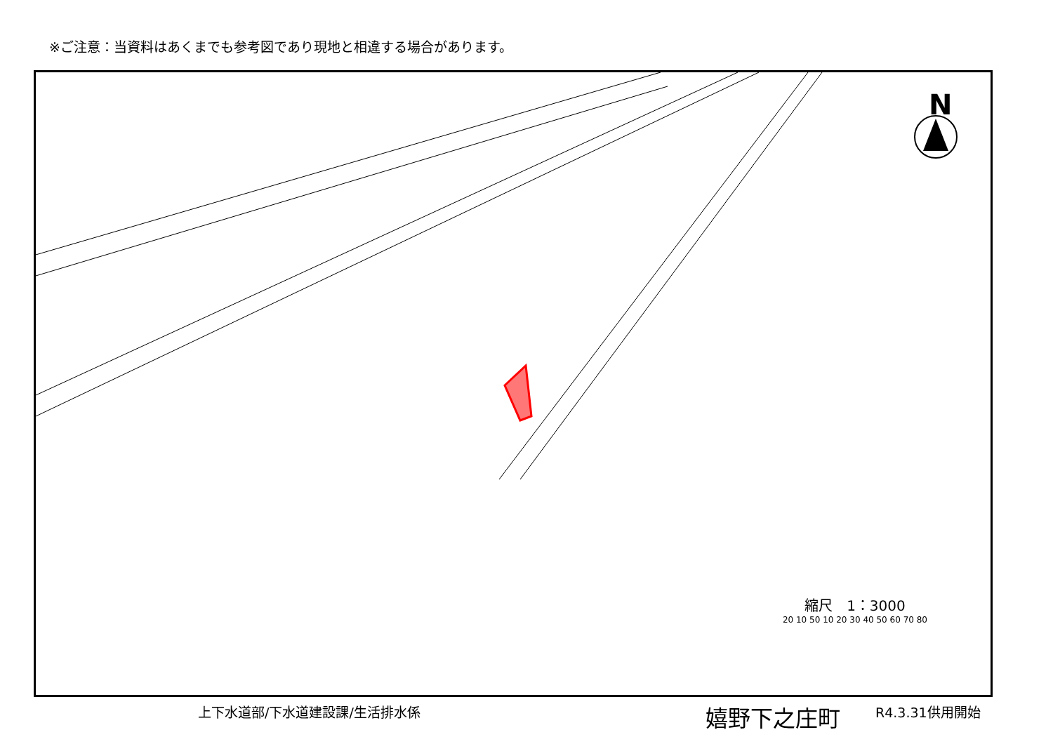※ご注意：当資料はあくまでも参考図であり現地と相違する場合があります。
N
縮尺　1：3000
20 10 50 10 20 30 40 50 60 70 80
上下水道部/下水道建設課/生活排水係 嬉野下之庄町 R4.3.31供用開始